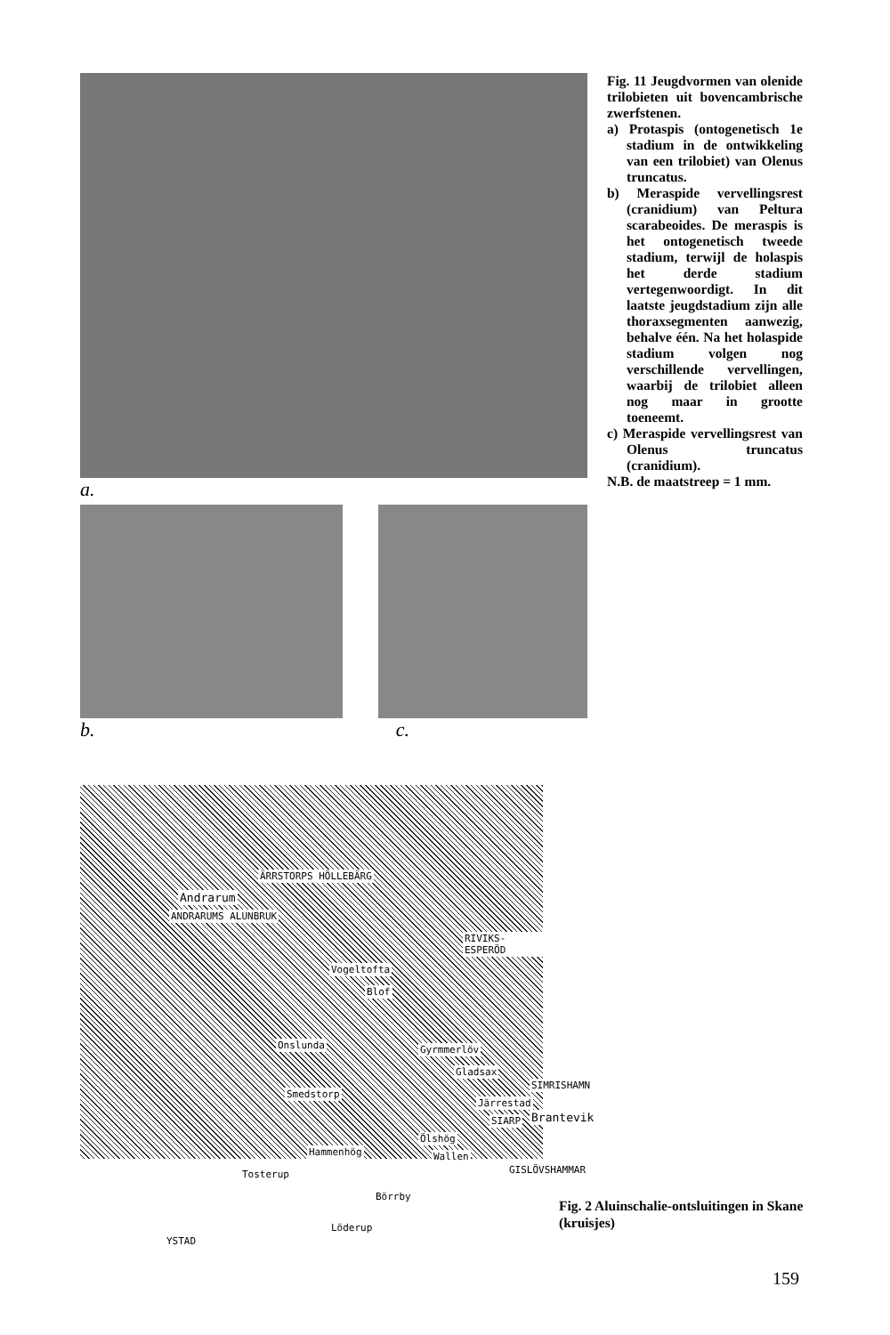a.
b. c.
Fig. 11 Jeugdvormen van olenide trilobieten uit boven­cambrische zwerfstenen.
a) Protaspis (ontogenetisch 1e stadium in de ontwikkeling van een trilobiet) van Olenus truncatus.
b) Meraspide vervellingsrest (cranidium) van Peltura scarabeoides. De meraspis is het ontogenetisch tweede stadium, terwijl de holaspis het derde stadium vertegenwoordigt. In dit laatste jeugdstadium zijn alle thoraxsegmenten aanwezig, behalve één. Na het holaspide stadium volgen nog verschillende vervellingen, waarbij de trilobiet alleen nog maar in grootte toeneemt.
c) Meraspide vervellingsrest van Olenus truncatus (cranidium).
N.B. de maatstreep = 1 mm.
ÄRRSTORPS HÖLLEBÄRG
Andrarum
ANDRARUMS ALUNBRUK
RIVIKS-ESPERÖD
Vogeltofta
Blof
Onslunda Gyrmmerlöv
Gladsax
SIMRISHAMN
Smedstorp
Järrestad
Brantevik SIARP
Ölshög
Hammenhög Wallen
GISLÖVSHAMMAR Tosterup
Börrby
Löderup
YSTAD
Fig. 2 Aluinschalie-ontsluitingen in Skane (kruisjes)
159